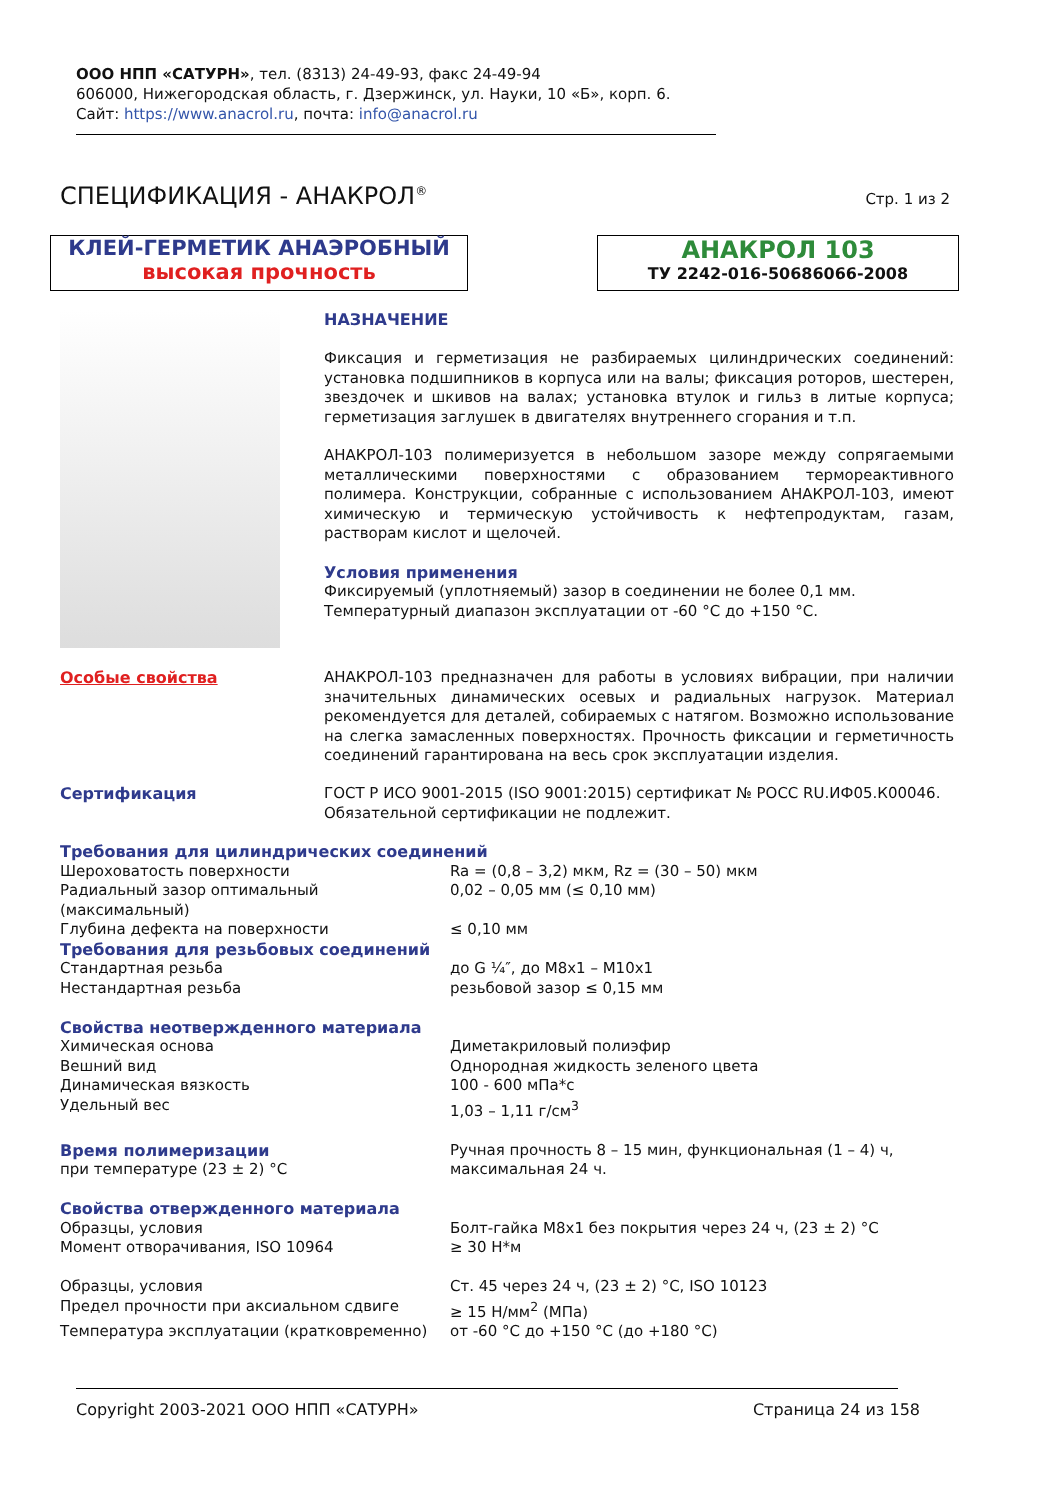ООО НПП «САТУРН», тел. (8313) 24-49-93, факс 24-49-94
606000, Нижегородская область, г. Дзержинск, ул. Науки, 10 «Б», корп. 6.
Сайт: https://www.anacrol.ru, почта: info@anacrol.ru
СПЕЦИФИКАЦИЯ - АНАКРОЛ<sup>®</sup>
Стр. 1 из 2
КЛЕЙ-ГЕРМЕТИК АНАЭРОБНЫЙ
высокая прочность
АНАКРОЛ 103
ТУ 2242-016-50686066-2008
НАЗНАЧЕНИЕ
Фиксация и герметизация не разбираемых цилиндрических соединений: установка подшипников в корпуса или на валы; фиксация роторов, шестерен, звездочек и шкивов на валах; установка втулок и гильз в литые корпуса; герметизация заглушек в двигателях внутреннего сгорания и т.п.
АНАКРОЛ-103 полимеризуется в небольшом зазоре между сопрягаемыми металлическими поверхностями с образованием термореактивного полимера. Конструкции, собранные с использованием АНАКРОЛ-103, имеют химическую и термическую устойчивость к нефтепродуктам, газам, растворам кислот и щелочей.
Условия применения
Фиксируемый (уплотняемый) зазор в соединении не более 0,1 мм.
Температурный диапазон эксплуатации от -60 °С до +150 °С.
Особые свойства
АНАКРОЛ-103 предназначен для работы в условиях вибрации, при наличии значительных динамических осевых и радиальных нагрузок. Материал рекомендуется для деталей, собираемых с натягом. Возможно использование на слегка замасленных поверхностях. Прочность фиксации и герметичность соединений гарантирована на весь срок эксплуатации изделия.
Сертификация
ГОСТ Р ИСО 9001-2015 (ISO 9001:2015) сертификат № РОСС RU.ИФ05.К00046.
Обязательной сертификации не подлежит.
| Требования для цилиндрических соединений | |
| Шероховатость поверхности | Ra = (0,8 – 3,2) мкм, Rz = (30 – 50) мкм |
| Радиальный зазор оптимальный (максимальный) | 0,02 – 0,05 мм (≤ 0,10 мм) |
| Глубина дефекта на поверхности | ≤ 0,10 мм |
| Требования для резьбовых соединений | |
| Стандартная резьба | до G ¼″, до М8х1 – М10х1 |
| Нестандартная резьба | резьбовой зазор ≤ 0,15 мм |
| Свойства неотвержденного материала | |
| Химическая основа | Диметакриловый полиэфир |
| Вешний вид | Однородная жидкость зеленого цвета |
| Динамическая вязкость | 100 - 600 мПа*с |
| Удельный вес | 1,03 – 1,11 г/см<sup>3</sup> |
| Время полимеризации при температуре (23 ± 2) °С | Ручная прочность 8 – 15 мин, функциональная (1 – 4) ч, максимальная 24 ч. |
| Свойства отвержденного материала | |
| Образцы, условия | Болт-гайка М8х1 без покрытия через 24 ч, (23 ± 2) °С |
| Момент отворачивания, ISO 10964 | ≥ 30 Н*м |
| Образцы, условия | Ст. 45 через 24 ч, (23 ± 2) °С, ISO 10123 |
| Предел прочности при аксиальном сдвиге | ≥ 15 Н/мм<sup>2</sup> (МПа) |
| Температура эксплуатации (кратковременно) | от -60 °С до +150 °С (до +180 °С) |
Copyright 2003-2021 ООО НПП «САТУРН» Страница 24 из 158